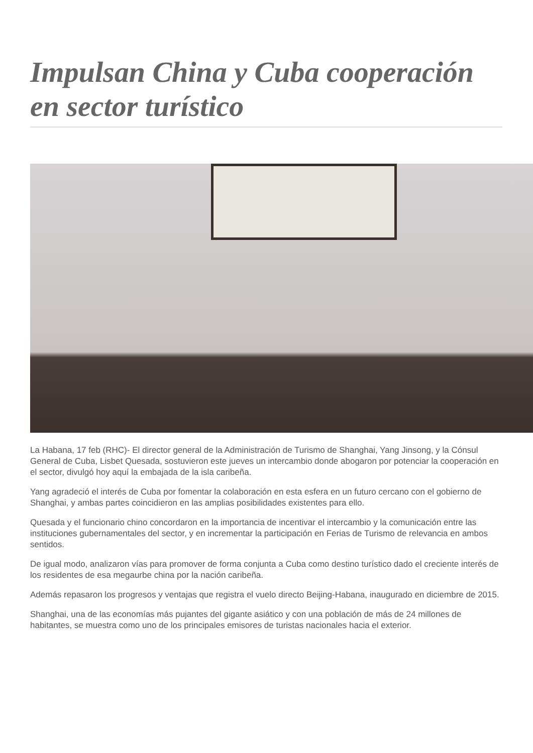Impulsan China y Cuba cooperación en sector turístico
La Habana, 17 feb (RHC)- El director general de la Administración de Turismo de Shanghai, Yang Jinsong, y la Cónsul General de Cuba, Lisbet Quesada, sostuvieron este jueves un intercambio donde abogaron por potenciar la cooperación en el sector, divulgó hoy aquí la embajada de la isla caribeña.
Yang agradeció el interés de Cuba por fomentar la colaboración en esta esfera en un futuro cercano con el gobierno de Shanghai, y ambas partes coincidieron en las amplias posibilidades existentes para ello.
Quesada y el funcionario chino concordaron en la importancia de incentivar el intercambio y la comunicación entre las instituciones gubernamentales del sector, y en incrementar la participación en Ferias de Turismo de relevancia en ambos sentidos.
De igual modo, analizaron vías para promover de forma conjunta a Cuba como destino turístico dado el creciente interés de los residentes de esa megaurbe china por la nación caribeña.
Además repasaron los progresos y ventajas que registra el vuelo directo Beijing-Habana, inaugurado en diciembre de 2015.
Shanghai, una de las economías más pujantes del gigante asiático y con una población de más de 24 millones de habitantes, se muestra como uno de los principales emisores de turistas nacionales hacia el exterior.